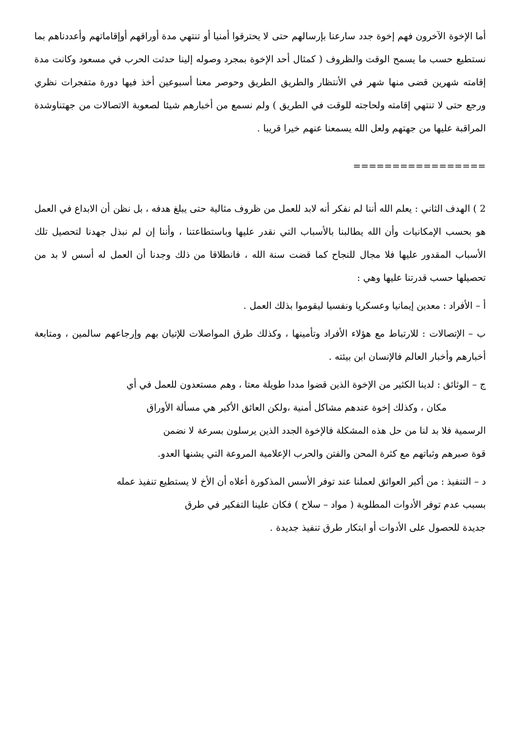أما الإخوة الآخرون فهم إخوة جدد سارعنا بإرسالهم حتى لا يحترقوا أمنيا أو تنتهي مدة أوراقهم أوإقاماتهم وأعددناهم بما نستطيع حسب ما يسمح الوقت والظروف ( كمثال أحد الإخوة بمجرد وصوله إلينا حدثت الحرب في مسعود وكانت مدة إقامته شهرين قضى منها شهر في الأنتظار والطريق الطريق وحوصر معنا أسبوعين أخذ فيها دورة متفجرات نظري ورجع حتى لا تنتهي إقامته ولحاجته للوقت في الطريق ) ولم نسمع من أخبارهم شيئا لصعوبة الاتصالات من جهتناوشدة المراقبة عليها من جهتهم ولعل الله يسمعنا عنهم خيرا قريبا .
=================
2 ) الهدف الثاني : يعلم الله أننا لم نفكر أنه لابد للعمل من ظروف مثالية حتى يبلغ هدفه ، بل نظن أن الابداع في العمل هو بحسب الإمكانيات وأن الله يطالبنا بالأسباب التي نقدر عليها وباستطاعتنا ، وأننا إن لم نبذل جهدنا لتحصيل تلك الأسباب المقدور عليها فلا مجال للنجاح كما قضت سنة الله ، فانطلاقا من ذلك وجدنا أن العمل له أسس لا بد من تحصيلها حسب قدرتنا عليها وهي :
أ – الأفراد : معدين إيمانيا وعسكريا ونفسيا ليقوموا بذلك العمل .
ب – الإتصالات : للارتباط مع هؤلاء الأفراد وتأمينها ، وكذلك طرق المواصلات للإتيان بهم وإرجاعهم سالمين ، ومتابعة أخبارهم وأخبار العالم فالإنسان ابن بيئته .
ج – الوثائق : لدينا الكثير من الإخوة الذين قضوا مددا طويلة معتا ، وهم مستعدون للعمل في أي
مكان ، وكذلك إخوة عندهم مشاكل أمنية ،ولكن العائق الأكبر هي مسألة الأوراق
الرسمية فلا بد لنا من حل هذه المشكلة فالإخوة الجدد الذين يرسلون بسرعة لا نضمن
قوة صبرهم وثباتهم مع كثرة المحن والفتن والحرب الإعلامية المروعة التي يشنها العدو.
د – التنفيذ : من أكبر العوائق لعملنا عند توفر الأسس المذكورة أعلاه أن الأخ لا يستطيع تنفيذ عمله
بسبب عدم توفر الأدوات المطلوبة ( مواد – سلاح ) فكان علينا التفكير في طرق
جديدة للحصول على الأدوات أو ابتكار طرق تنفيذ جديدة .